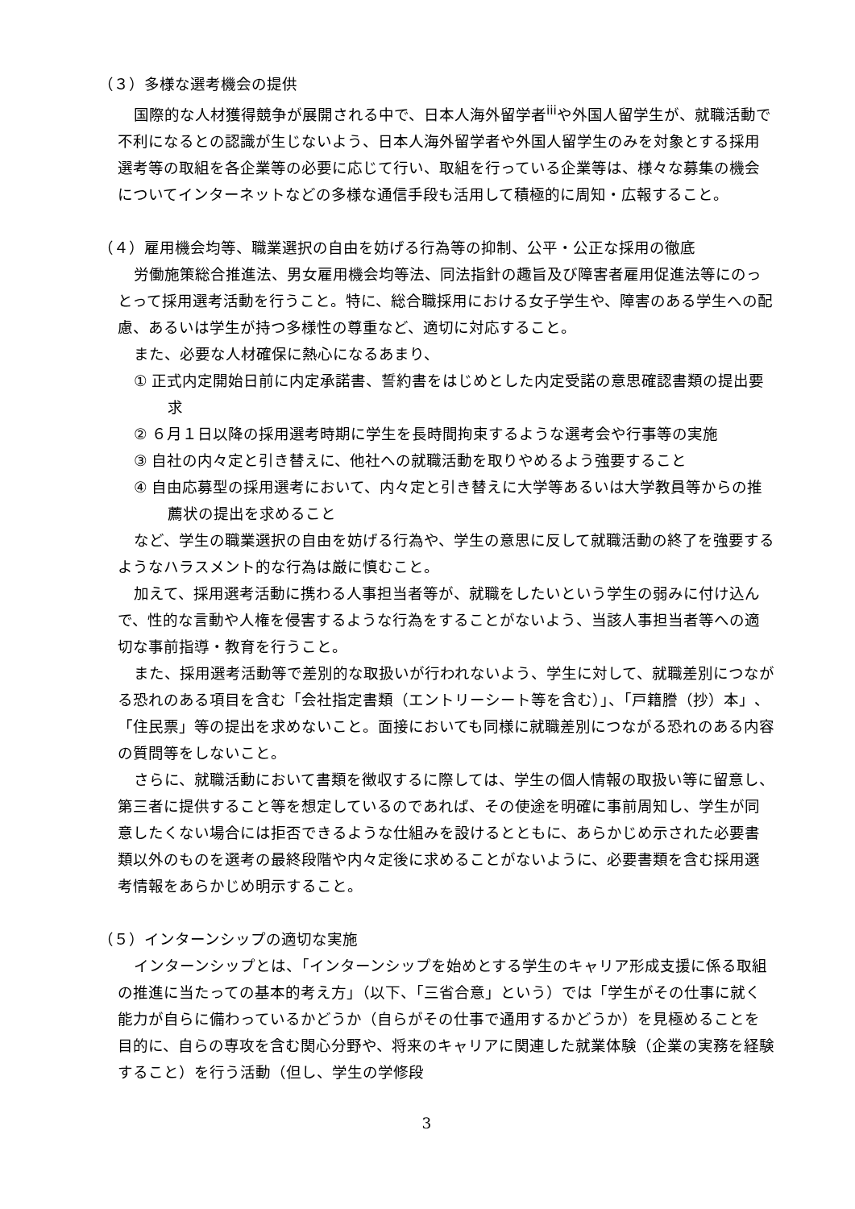（３）多様な選考機会の提供
国際的な人材獲得競争が展開される中で、日本人海外留学者<sup>iii</sup>や外国人留学生が、就職活動で不利になるとの認識が生じないよう、日本人海外留学者や外国人留学生のみを対象とする採用選考等の取組を各企業等の必要に応じて行い、取組を行っている企業等は、様々な募集の機会についてインターネットなどの多様な通信手段も活用して積極的に周知・広報すること。
（４）雇用機会均等、職業選択の自由を妨げる行為等の抑制、公平・公正な採用の徹底
労働施策総合推進法、男女雇用機会均等法、同法指針の趣旨及び障害者雇用促進法等にのっとって採用選考活動を行うこと。特に、総合職採用における女子学生や、障害のある学生への配慮、あるいは学生が持つ多様性の尊重など、適切に対応すること。
また、必要な人材確保に熱心になるあまり、
① 正式内定開始日前に内定承諾書、誓約書をはじめとした内定受諾の意思確認書類の提出要求
② ６月１日以降の採用選考時期に学生を長時間拘束するような選考会や行事等の実施
③ 自社の内々定と引き替えに、他社への就職活動を取りやめるよう強要すること
④ 自由応募型の採用選考において、内々定と引き替えに大学等あるいは大学教員等からの推薦状の提出を求めること
など、学生の職業選択の自由を妨げる行為や、学生の意思に反して就職活動の終了を強要するようなハラスメント的な行為は厳に慎むこと。
加えて、採用選考活動に携わる人事担当者等が、就職をしたいという学生の弱みに付け込んで、性的な言動や人権を侵害するような行為をすることがないよう、当該人事担当者等への適切な事前指導・教育を行うこと。
また、採用選考活動等で差別的な取扱いが行われないよう、学生に対して、就職差別につながる恐れのある項目を含む「会社指定書類（エントリーシート等を含む）」、「戸籍謄（抄）本」、「住民票」等の提出を求めないこと。面接においても同様に就職差別につながる恐れのある内容の質問等をしないこと。
さらに、就職活動において書類を徴収するに際しては、学生の個人情報の取扱い等に留意し、第三者に提供すること等を想定しているのであれば、その使途を明確に事前周知し、学生が同意したくない場合には拒否できるような仕組みを設けるとともに、あらかじめ示された必要書類以外のものを選考の最終段階や内々定後に求めることがないように、必要書類を含む採用選考情報をあらかじめ明示すること。
（５）インターンシップの適切な実施
インターンシップとは、「インターンシップを始めとする学生のキャリア形成支援に係る取組の推進に当たっての基本的考え方」（以下、「三省合意」という）では「学生がその仕事に就く能力が自らに備わっているかどうか（自らがその仕事で通用するかどうか）を見極めることを目的に、自らの専攻を含む関心分野や、将来のキャリアに関連した就業体験（企業の実務を経験すること）を行う活動（但し、学生の学修段
3